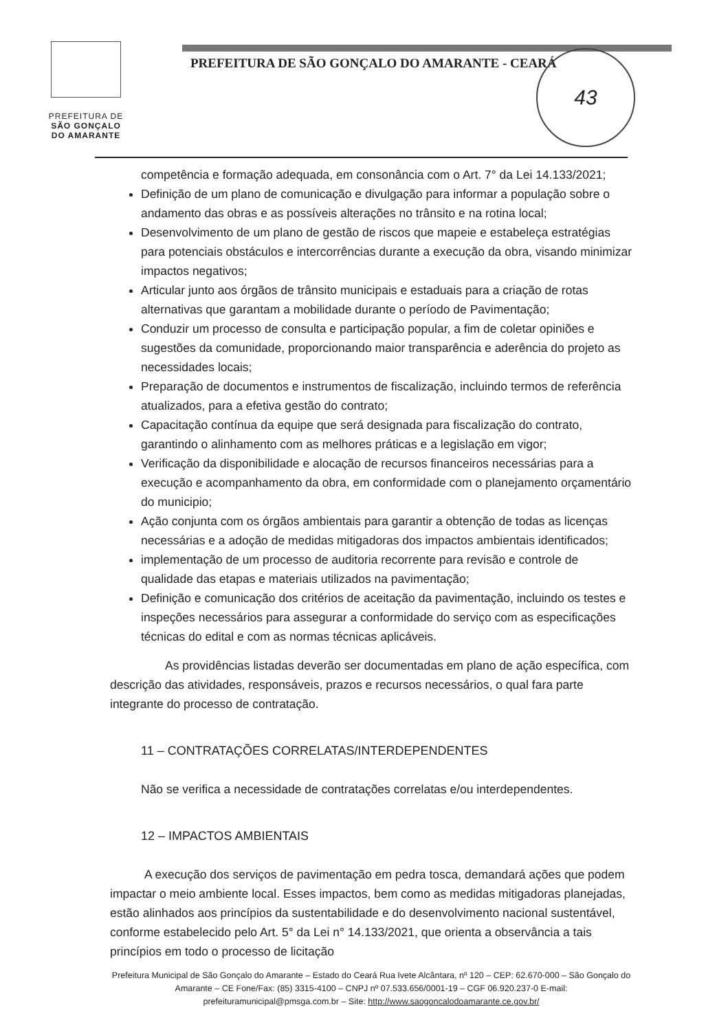PREFEITURA DE
SÃO GONÇALO
DO AMARANTE
PREFEITURA DE SÃO GONÇALO DO AMARANTE - CEARÁ
43
competência e formação adequada, em consonância com o Art. 7° da Lei 14.133/2021;
Definição de um plano de comunicação e divulgação para informar a população sobre o andamento das obras e as possíveis alterações no trânsito e na rotina local;
Desenvolvimento de um plano de gestão de riscos que mapeie e estabeleça estratégias para potenciais obstáculos e intercorrências durante a execução da obra, visando minimizar impactos negativos;
Articular junto aos órgãos de trânsito municipais e estaduais para a criação de rotas alternativas que garantam a mobilidade durante o período de Pavimentação;
Conduzir um processo de consulta e participação popular, a fim de coletar opiniões e sugestões da comunidade, proporcionando maior transparência e aderência do projeto as necessidades locais;
Preparação de documentos e instrumentos de fiscalização, incluindo termos de referência atualizados, para a efetiva gestão do contrato;
Capacitação contínua da equipe que será designada para fiscalização do contrato, garantindo o alinhamento com as melhores práticas e a legislação em vigor;
Verificação da disponibilidade e alocação de recursos financeiros necessárias para a execução e acompanhamento da obra, em conformidade com o planejamento orçamentário do municipio;
Ação conjunta com os órgãos ambientais para garantir a obtenção de todas as licenças necessárias e a adoção de medidas mitigadoras dos impactos ambientais identificados;
implementação de um processo de auditoria recorrente para revisão e controle de qualidade das etapas e materiais utilizados na pavimentação;
Definição e comunicação dos critérios de aceitação da pavimentação, incluindo os testes e inspeções necessários para assegurar a conformidade do serviço com as especificações técnicas do edital e com as normas técnicas aplicáveis.
As providências listadas deverão ser documentadas em plano de ação específica, com descrição das atividades, responsáveis, prazos e recursos necessários, o qual fara parte integrante do processo de contratação.
11 – CONTRATAÇÕES CORRELATAS/INTERDEPENDENTES
Não se verifica a necessidade de contratações correlatas e/ou interdependentes.
12 – IMPACTOS AMBIENTAIS
A execução dos serviços de pavimentação em pedra tosca, demandará ações que podem impactar o meio ambiente local. Esses impactos, bem como as medidas mitigadoras planejadas, estão alinhados aos princípios da sustentabilidade e do desenvolvimento nacional sustentável, conforme estabelecido pelo Art. 5° da Lei n° 14.133/2021, que orienta a observância a tais princípios em todo o processo de licitação
Prefeitura Municipal de São Gonçalo do Amarante – Estado do Ceará Rua Ivete Alcântara, nº 120 – CEP: 62.670-000 – São Gonçalo do Amarante – CE Fone/Fax: (85) 3315-4100 – CNPJ nº 07.533.656/0001-19 – CGF 06.920.237-0 E-mail: prefeituramunicipal@pmsga.com.br – Site: http://www.saogoncalodoamarante.ce.gov.br/